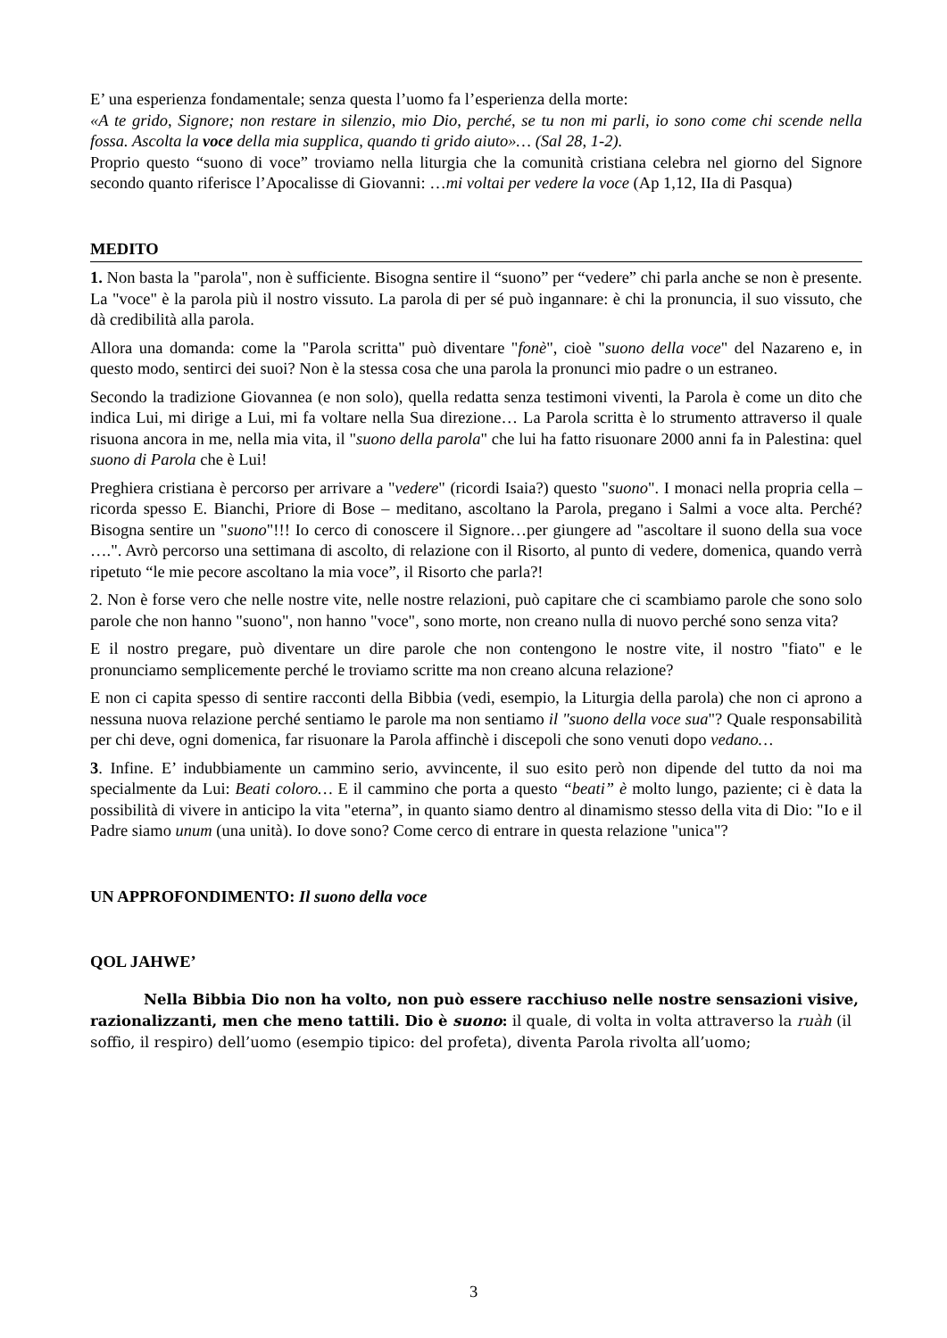E’ una esperienza fondamentale; senza questa l’uomo fa l’esperienza della morte:
«A te grido, Signore; non restare in silenzio, mio Dio, perché, se tu non mi parli, io sono come chi scende nella fossa. Ascolta la voce della mia supplica, quando ti grido aiuto»… (Sal 28, 1-2).
Proprio questo “suono di voce” troviamo nella liturgia che la comunità cristiana celebra nel giorno del Signore secondo quanto riferisce l’Apocalisse di Giovanni: …mi voltai per vedere la voce (Ap 1,12, IIa di Pasqua)
MEDITO
1. Non basta la "parola", non è sufficiente. Bisogna sentire il “suono” per “vedere” chi parla anche se non è presente. La "voce" è la parola più il nostro vissuto. La parola di per sé può ingannare: è chi la pronuncia, il suo vissuto, che dà credibilità alla parola.
Allora una domanda: come la "Parola scritta" può diventare "fonè", cioè "suono della voce" del Nazareno e, in questo modo, sentirci dei suoi? Non è la stessa cosa che una parola la pronunci mio padre o un estraneo.
Secondo la tradizione Giovannea (e non solo), quella redatta senza testimoni viventi, la Parola è come un dito che indica Lui, mi dirige a Lui, mi fa voltare nella Sua direzione… La Parola scritta è lo strumento attraverso il quale risuona ancora in me, nella mia vita, il "suono della parola" che lui ha fatto risuonare 2000 anni fa in Palestina: quel suono di Parola che è Lui!
Preghiera cristiana è percorso per arrivare a "vedere" (ricordi Isaia?) questo "suono". I monaci nella propria cella – ricorda spesso E. Bianchi, Priore di Bose – meditano, ascoltano la Parola, pregano i Salmi a voce alta. Perché? Bisogna sentire un "suono"!!! Io cerco di conoscere il Signore…per giungere ad "ascoltare il suono della sua voce ….". Avrò percorso una settimana di ascolto, di relazione con il Risorto, al punto di vedere, domenica, quando verrà ripetuto “le mie pecore ascoltano la mia voce”, il Risorto che parla?!
2. Non è forse vero che nelle nostre vite, nelle nostre relazioni, può capitare che ci scambiamo parole che sono solo parole che non hanno "suono", non hanno "voce", sono morte, non creano nulla di nuovo perché sono senza vita?
E il nostro pregare, può diventare un dire parole che non contengono le nostre vite, il nostro "fiato" e le pronunciamo semplicemente perché le troviamo scritte ma non creano alcuna relazione?
E non ci capita spesso di sentire racconti della Bibbia (vedi, esempio, la Liturgia della parola) che non ci aprono a nessuna nuova relazione perché sentiamo le parole ma non sentiamo il "suono della voce sua"? Quale responsabilità per chi deve, ogni domenica, far risuonare la Parola affinchè i discepoli che sono venuti dopo vedano…
3. Infine. E’ indubbiamente un cammino serio, avvincente, il suo esito però non dipende del tutto da noi ma specialmente da Lui: Beati coloro… E il cammino che porta a questo “beati” è molto lungo, paziente; ci è data la possibilità di vivere in anticipo la vita "eterna”, in quanto siamo dentro al dinamismo stesso della vita di Dio: "Io e il Padre siamo unum (una unità). Io dove sono? Come cerco di entrare in questa relazione "unica"?
UN APPROFONDIMENTO: Il suono della voce
QOL JAHWE’
Nella Bibbia Dio non ha volto, non può essere racchiuso nelle nostre sensazioni visive, razionalizzanti, men che meno tattili. Dio è suono: il quale, di volta in volta attraverso la ruàh (il soffio, il respiro) dell’uomo (esempio tipico: del profeta), diventa Parola rivolta all’uomo;
3